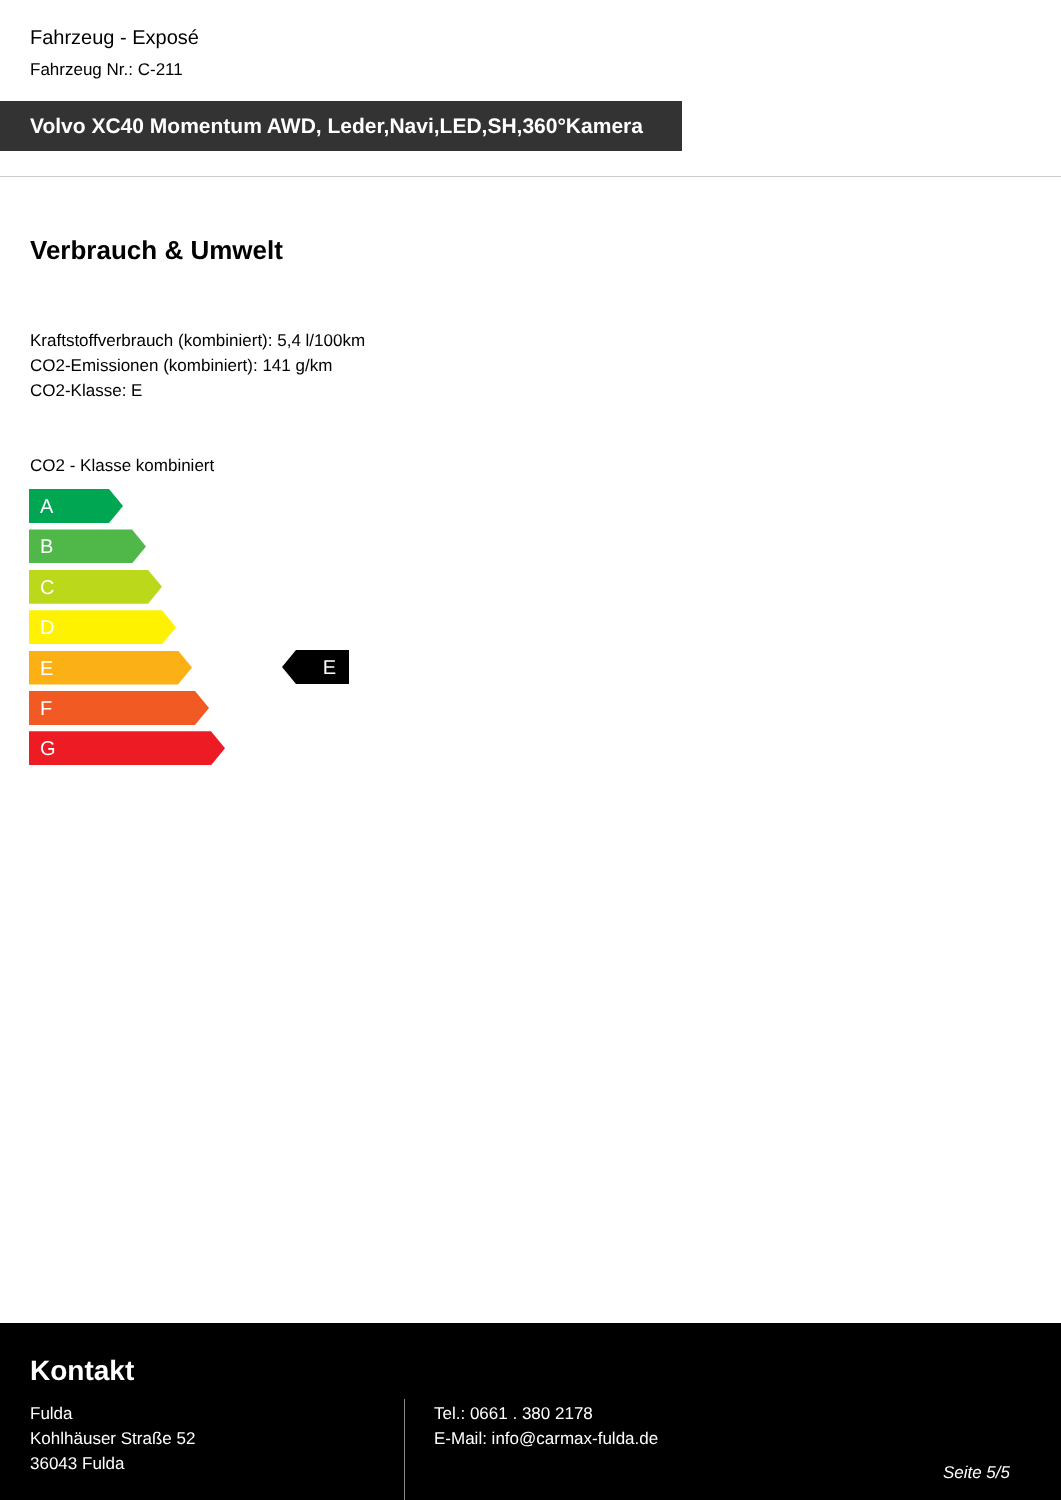Fahrzeug - Exposé
Fahrzeug Nr.: C-211
Volvo XC40 Momentum AWD, Leder,Navi,LED,SH,360°Kamera
Verbrauch & Umwelt
Kraftstoffverbrauch (kombiniert): 5,4 l/100km
CO2-Emissionen (kombiniert): 141 g/km
CO2-Klasse: E
CO2 - Klasse kombiniert
A
B
C
D
E
F
G
E
Kontakt
Fulda
Kohlhäuser Straße 52
36043 Fulda
Tel.: 0661 . 380 2178
E-Mail: info@carmax-fulda.de
Seite 5/5